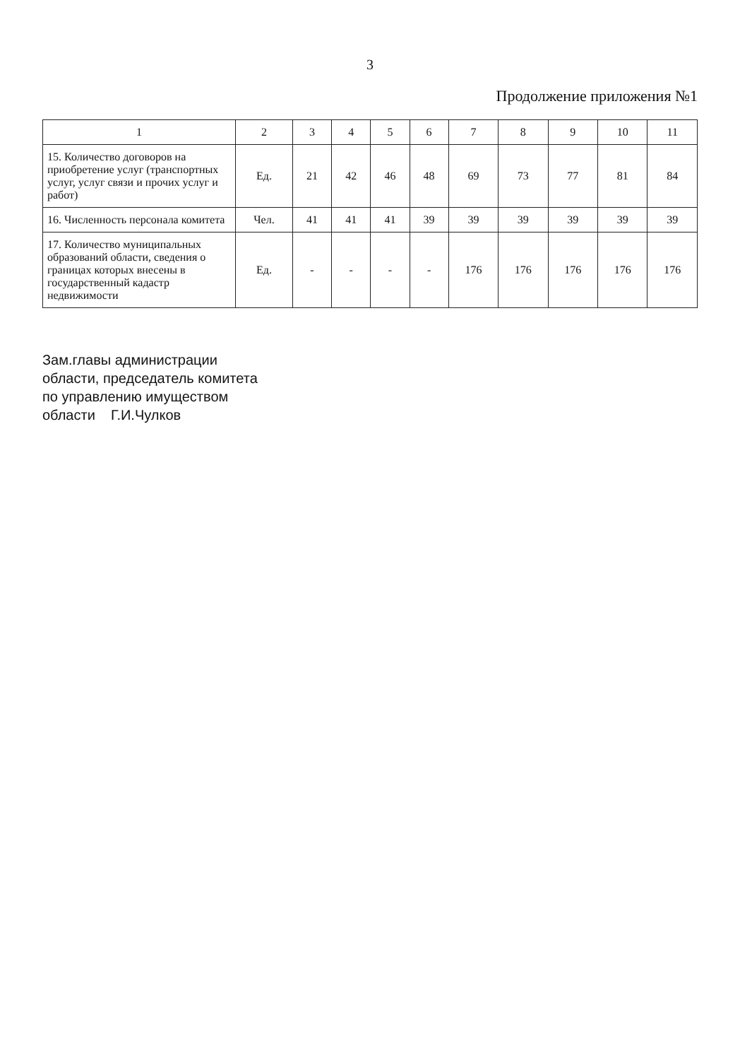3
Продолжение приложения №1
| 1 | 2 | 3 | 4 | 5 | 6 | 7 | 8 | 9 | 10 | 11 |
| --- | --- | --- | --- | --- | --- | --- | --- | --- | --- | --- |
| 15. Количество договоров на приобретение услуг (транспортных услуг, услуг связи и прочих услуг и работ) | Ед. | 21 | 42 | 46 | 48 | 69 | 73 | 77 | 81 | 84 |
| 16. Численность персонала комитета | Чел. | 41 | 41 | 41 | 39 | 39 | 39 | 39 | 39 | 39 |
| 17. Количество муниципальных образований области, сведения о границах которых внесены в государственный кадастр недвижимости | Ед. | - | - | - | - | 176 | 176 | 176 | 176 | 176 |
Зам.главы администрации
области, председатель комитета
по управлению имуществом
области Г.И.Чулков